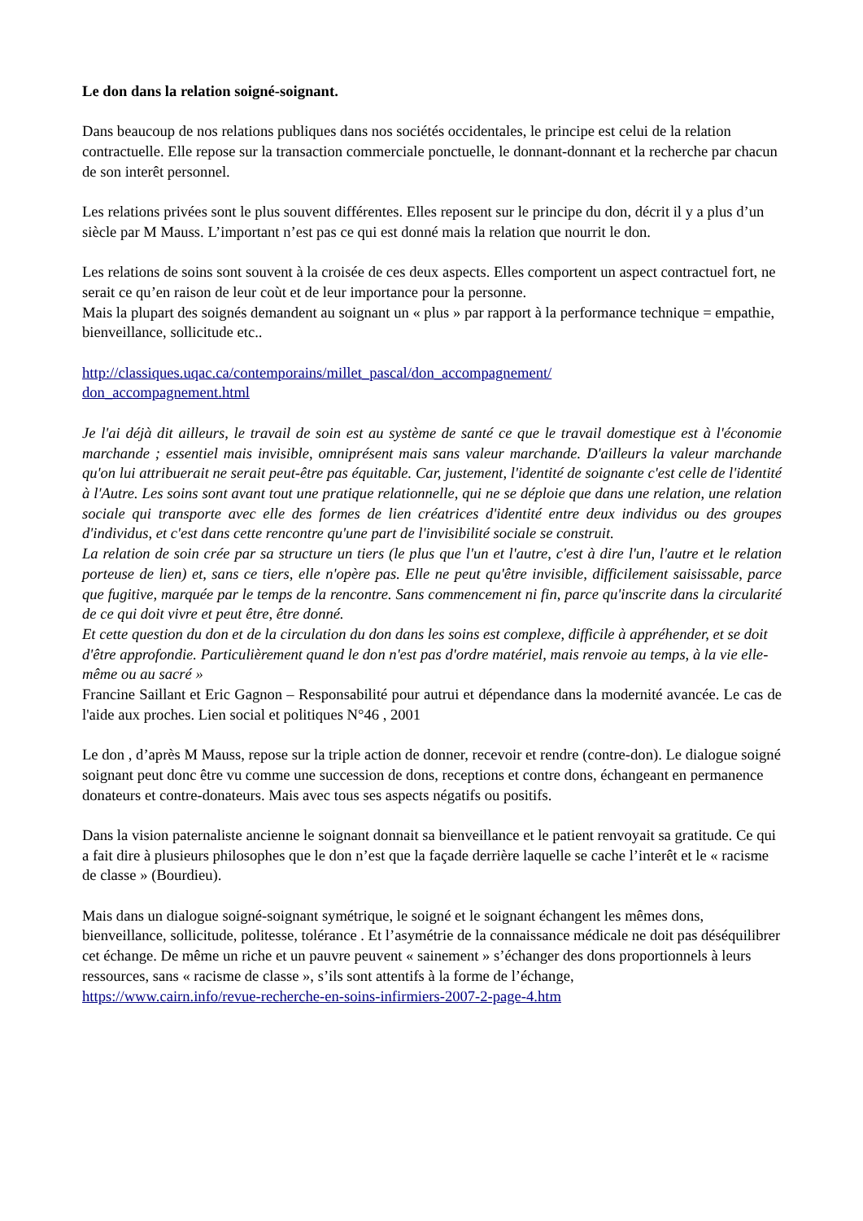Le don dans la relation soigné-soignant.
Dans beaucoup de nos relations publiques dans nos sociétés occidentales, le principe est celui de la relation contractuelle. Elle repose sur la transaction commerciale ponctuelle, le donnant-donnant et la recherche par chacun de son interêt personnel.
Les relations privées sont le plus souvent différentes. Elles reposent sur le principe du don, décrit il y a plus d’un siècle par M Mauss. L’important n’est pas ce qui est donné mais la relation que nourrit le don.
Les relations de soins sont souvent à la croisée de ces deux aspects. Elles comportent un aspect contractuel fort, ne serait ce qu’en raison de leur coùt et de leur importance pour la personne.
Mais la plupart des soignés demandent au soignant un « plus » par rapport à la performance technique = empathie, bienveillance, sollicitude etc..
http://classiques.uqac.ca/contemporains/millet_pascal/don_accompagnement/
don_accompagnement.html
Je l'ai déjà dit ailleurs, le travail de soin est au système de santé ce que le travail domestique est à l'économie marchande ; essentiel mais invisible, omniprésent mais sans valeur marchande. D'ailleurs la valeur marchande qu'on lui attribuerait ne serait peut-être pas équitable. Car, justement, l'identité de soignante c'est celle de l'identité à l'Autre. Les soins sont avant tout une pratique relationnelle, qui ne se déploie que dans une relation, une relation sociale qui transporte avec elle des formes de lien créatrices d'identité entre deux individus ou des groupes d'individus, et c'est dans cette rencontre qu'une part de l'invisibilité sociale se construit.
La relation de soin crée par sa structure un tiers (le plus que l'un et l'autre, c'est à dire l'un, l'autre et le relation porteuse de lien) et, sans ce tiers, elle n'opère pas. Elle ne peut qu'être invisible, difficilement saisissable, parce que fugitive, marquée par le temps de la rencontre. Sans commencement ni fin, parce qu'inscrite dans la circularité de ce qui doit vivre et peut être, être donné.
Et cette question du don et de la circulation du don dans les soins est complexe, difficile à appréhender, et se doit d'être approfondie. Particulièrement quand le don n'est pas d'ordre matériel, mais renvoie au temps, à la vie elle-même ou au sacré »
Francine Saillant et Eric Gagnon – Responsabilité pour autrui et dépendance dans la modernité avancée. Le cas de l'aide aux proches. Lien social et politiques N°46 , 2001
Le don , d’après M Mauss, repose sur la triple action de donner, recevoir et rendre (contre-don). Le dialogue soigné soignant peut donc être vu comme une succession de dons, receptions et contre dons, échangeant en permanence donateurs et contre-donateurs. Mais avec tous ses aspects négatifs ou positifs.
Dans la vision paternaliste ancienne le soignant donnait sa bienveillance et le patient renvoyait sa gratitude. Ce qui a fait dire à plusieurs philosophes que le don n’est que la façade derrière laquelle se cache l’interêt et le « racisme de classe » (Bourdieu).
Mais dans un dialogue soigné-soignant symétrique, le soigné et le soignant échangent les mêmes dons, bienveillance, sollicitude, politesse, tolérance . Et l’asymétrie de la connaissance médicale ne doit pas déséquilibrer cet échange. De même un riche et un pauvre peuvent « sainement » s’échanger des dons proportionnels à leurs ressources, sans « racisme de classe », s’ils sont attentifs à la forme de l’échange,
https://www.cairn.info/revue-recherche-en-soins-infirmiers-2007-2-page-4.htm